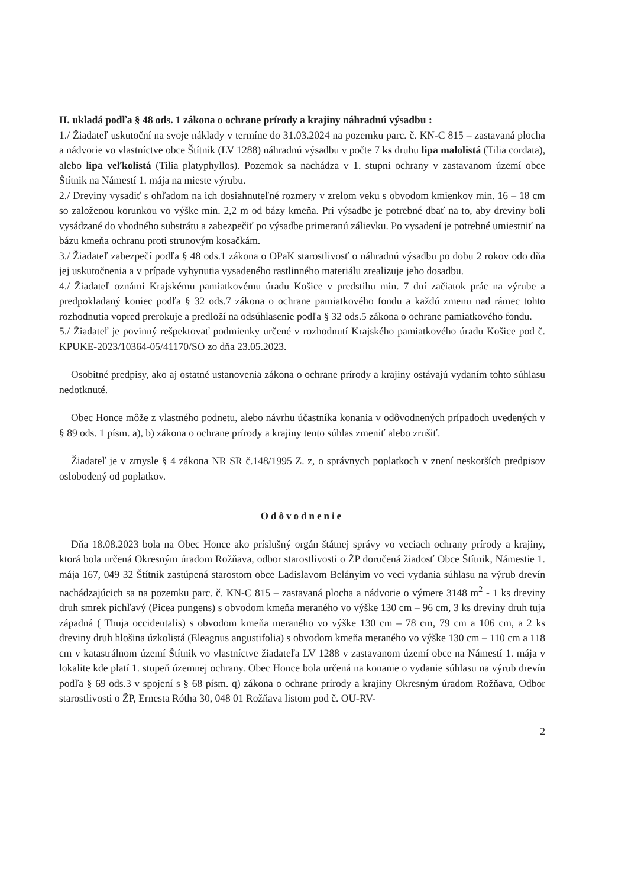II. ukladá podľa § 48 ods. 1 zákona o ochrane prírody a krajiny náhradnú výsadbu :
1./ Žiadateľ uskutoční na svoje náklady v termíne do 31.03.2024 na pozemku parc. č. KN-C 815 – zastavaná plocha a nádvorie vo vlastníctve obce Štítnik (LV 1288) náhradnú výsadbu v počte 7 ks druhu lipa malolistá (Tilia cordata), alebo lipa veľkolistá (Tilia platyphyllos). Pozemok sa nachádza v 1. stupni ochrany v zastavanom území obce Štítnik na Námestí 1. mája na mieste výrubu.
2./ Dreviny vysadiť s ohľadom na ich dosiahnuteľné rozmery v zrelom veku s obvodom kmienkov min. 16 – 18 cm so založenou korunkou vo výške min. 2,2 m od bázy kmeňa. Pri výsadbe je potrebné dbať na to, aby dreviny boli vysádzané do vhodného substrátu a zabezpečiť po výsadbe primeranú zálievku. Po vysadení je potrebné umiestniť na bázu kmeňa ochranu proti strunovým kosačkám.
3./ Žiadateľ zabezpečí podľa § 48 ods.1 zákona o OPaK starostlivosť o náhradnú výsadbu po dobu 2 rokov odo dňa jej uskutočnenia a v prípade vyhynutia vysadeného rastlinného materiálu zrealizuje jeho dosadbu.
4./ Žiadateľ oznámi Krajskému pamiatkovému úradu Košice v predstihu min. 7 dní začiatok prác na výrube a predpokladaný koniec podľa § 32 ods.7 zákona o ochrane pamiatkového fondu a každú zmenu nad rámec tohto rozhodnutia vopred prerokuje a predloží na odsúhlasenie podľa § 32 ods.5 zákona o ochrane pamiatkového fondu.
5./ Žiadateľ je povinný rešpektovať podmienky určené v rozhodnutí Krajského pamiatkového úradu Košice pod č. KPUKE-2023/10364-05/41170/SO zo dňa 23.05.2023.
Osobitné predpisy, ako aj ostatné ustanovenia zákona o ochrane prírody a krajiny ostávajú vydaním tohto súhlasu nedotknuté.
Obec Honce môže z vlastného podnetu, alebo návrhu účastníka konania v odôvodnených prípadoch uvedených v § 89 ods. 1 písm. a), b) zákona o ochrane prírody a krajiny tento súhlas zmeniť alebo zrušiť.
Žiadateľ je v zmysle § 4 zákona NR SR č.148/1995 Z. z, o správnych poplatkoch v znení neskorších predpisov oslobodený od poplatkov.
Odôvodnenie
Dňa 18.08.2023 bola na Obec Honce ako príslušný orgán štátnej správy vo veciach ochrany prírody a krajiny, ktorá bola určená Okresným úradom Rožňava, odbor starostlivosti o ŽP doručená žiadosť Obce Štítnik, Námestie 1. mája 167, 049 32 Štítnik zastúpená starostom obce Ladislavom Belányim vo veci vydania súhlasu na výrub drevín nachádzajúcich sa na pozemku parc. č. KN-C 815 – zastavaná plocha a nádvorie o výmere 3148 m<sup>2</sup> - 1 ks dreviny druh smrek pichľavý (Picea pungens) s obvodom kmeňa meraného vo výške 130 cm – 96 cm, 3 ks dreviny druh tuja západná ( Thuja occidentalis) s obvodom kmeňa meraného vo výške 130 cm – 78 cm, 79 cm a 106 cm, a 2 ks dreviny druh hlošina úzkolistá (Eleagnus angustifolia) s obvodom kmeňa meraného vo výške 130 cm – 110 cm a 118 cm v katastrálnom území Štítnik vo vlastníctve žiadateľa LV 1288 v zastavanom území obce na Námestí 1. mája v lokalite kde platí 1. stupeň územnej ochrany. Obec Honce bola určená na konanie o vydanie súhlasu na výrub drevín podľa § 69 ods.3 v spojení s § 68 písm. q) zákona o ochrane prírody a krajiny Okresným úradom Rožňava, Odbor starostlivosti o ŽP, Ernesta Rótha 30, 048 01 Rožňava listom pod č. OU-RV-
2